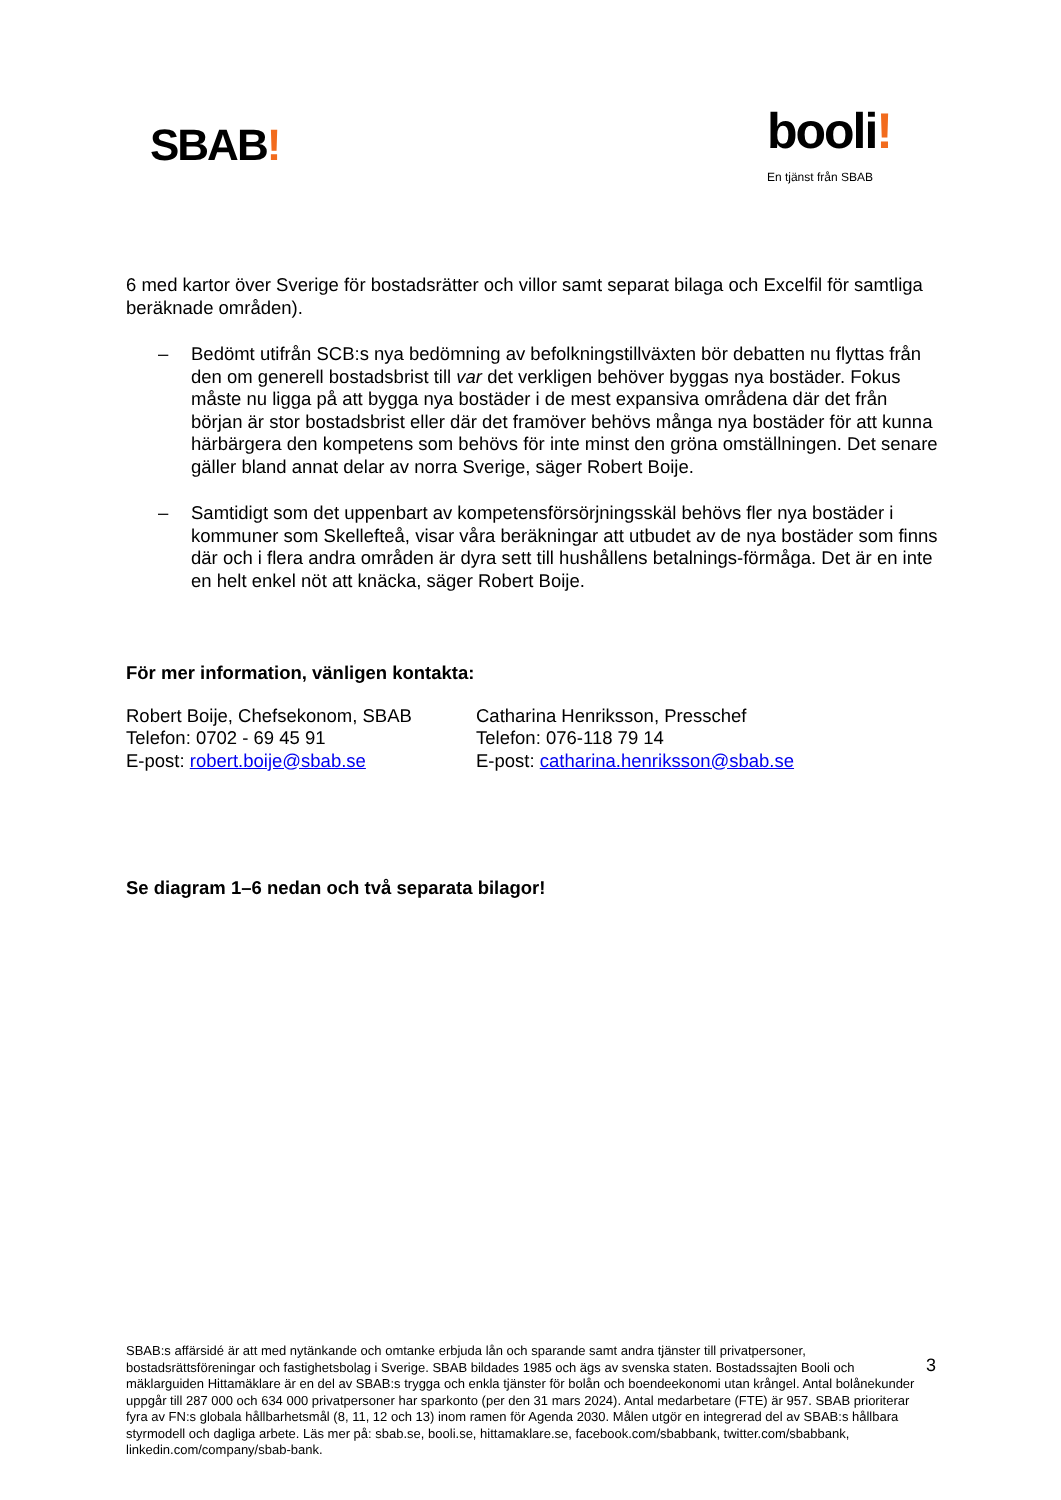SBAB!
booli!
En tjänst från SBAB
6 med kartor över Sverige för bostadsrätter och villor samt separat bilaga och Excelfil för samtliga beräknade områden).
– Bedömt utifrån SCB:s nya bedömning av befolkningstillväxten bör debatten nu flyttas från den om generell bostadsbrist till var det verkligen behöver byggas nya bostäder. Fokus måste nu ligga på att bygga nya bostäder i de mest expansiva områdena där det från början är stor bostadsbrist eller där det framöver behövs många nya bostäder för att kunna härbärgera den kompetens som behövs för inte minst den gröna omställningen. Det senare gäller bland annat delar av norra Sverige, säger Robert Boije.
– Samtidigt som det uppenbart av kompetensförsörjningsskäl behövs fler nya bostäder i kommuner som Skellefteå, visar våra beräkningar att utbudet av de nya bostäder som finns där och i flera andra områden är dyra sett till hushållens betalnings-förmåga. Det är en inte en helt enkel nöt att knäcka, säger Robert Boije.
För mer information, vänligen kontakta:
Robert Boije, Chefsekonom, SBAB
Telefon: 0702 - 69 45 91
E-post: robert.boije@sbab.se
Catharina Henriksson, Presschef
Telefon: 076-118 79 14
E-post: catharina.henriksson@sbab.se
Se diagram 1–6 nedan och två separata bilagor!
SBAB:s affärsidé är att med nytänkande och omtanke erbjuda lån och sparande samt andra tjänster till privatpersoner, bostadsrättsföreningar och fastighetsbolag i Sverige. SBAB bildades 1985 och ägs av svenska staten. Bostadssajten Booli och mäklarguiden Hittamäklare är en del av SBAB:s trygga och enkla tjänster för bolån och boendeekonomi utan krångel. Antal bolånekunder uppgår till 287 000 och 634 000 privatpersoner har sparkonto (per den 31 mars 2024). Antal medarbetare (FTE) är 957. SBAB prioriterar fyra av FN:s globala hållbarhetsmål (8, 11, 12 och 13) inom ramen för Agenda 2030. Målen utgör en integrerad del av SBAB:s hållbara styrmodell och dagliga arbete. Läs mer på: sbab.se, booli.se, hittamaklare.se, facebook.com/sbabbank, twitter.com/sbabbank, linkedin.com/company/sbab-bank.
3